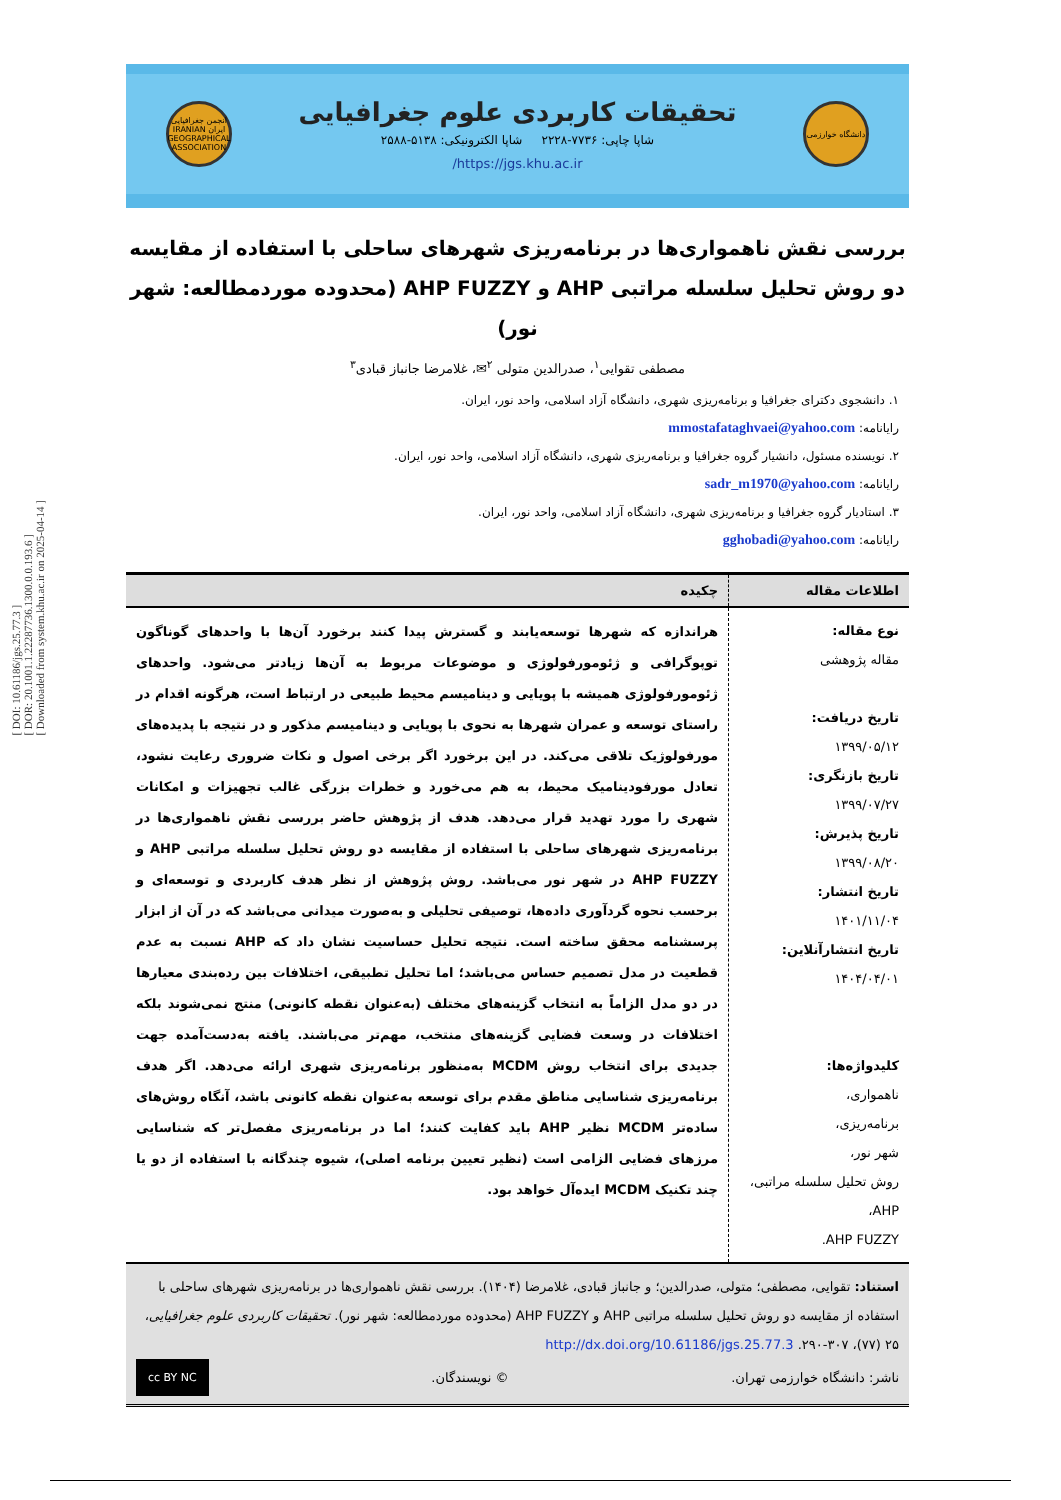[ DOI: 10.61186/jgs.25.77.3 ]
[ DOR: 20.1001.1.22287736.1300.0.0.193.6 ]
[ Downloaded from system.khu.ac.ir on 2025-04-14 ]
دانشگاه خوارزمی
تحقیقات کاربردی علوم جغرافیایی
شاپا چاپی: ۷۷۳۶-۲۲۲۸ شاپا الکترونیکی: ۵۱۳۸-۲۵۸۸
https://jgs.khu.ac.ir/
انجمن جغرافیایی ایران IRANIAN GEOGRAPHICAL ASSOCIATION
بررسی نقش ناهمواری‌ها در برنامه‌ریزی شهرهای ساحلی با استفاده از مقایسه دو روش تحلیل سلسله مراتبی AHP و AHP FUZZY (محدوده موردمطالعه: شهر نور)
مصطفی تقوایی<sup>۱</sup>، صدرالدین متولی <sup>۲</sup>✉، غلامرضا جانباز قبادی<sup>۳</sup>
۱. دانشجوی دکترای جغرافیا و برنامه‌ریزی شهری، دانشگاه آزاد اسلامی، واحد نور، ایران.
رایانامه: mmostafataghvaei@yahoo.com
۲. نویسنده مسئول، دانشیار گروه جغرافیا و برنامه‌ریزی شهری، دانشگاه آزاد اسلامی، واحد نور، ایران.
رایانامه: sadr_m1970@yahoo.com
۳. استادیار گروه جغرافیا و برنامه‌ریزی شهری، دانشگاه آزاد اسلامی، واحد نور، ایران.
رایانامه: gghobadi@yahoo.com
| اطلاعات مقاله | چکیده |
| --- | --- |
| نوع مقاله: مقاله پژوهشی تاریخ دریافت: ۱۳۹۹/۰۵/۱۲ تاریخ بازنگری: ۱۳۹۹/۰۷/۲۷ تاریخ پذیرش: ۱۳۹۹/۰۸/۲۰ تاریخ انتشار: ۱۴۰۱/۱۱/۰۴ تاریخ انتشارآنلاین: ۱۴۰۴/۰۴/۰۱ کلیدواژه‌ها: ناهمواری، برنامه‌ریزی، شهر نور، روش تحلیل سلسله مراتبی، AHP، AHP FUZZY. | هراندازه که شهرها توسعه‌یابند و گسترش پیدا کنند برخورد آن‌ها با واحدهای گوناگون توپوگرافی و ژئومورفولوژی و موضوعات مربوط به آن‌ها زیادتر می‌شود. واحدهای ژئومورفولوژی همیشه با پویایی و دینامیسم محیط طبیعی در ارتباط است، هرگونه اقدام در راستای توسعه و عمران شهرها به نحوی با پویایی و دینامیسم مذکور و در نتیجه با پدیده‌های مورفولوژیک تلاقی می‌کند. در این برخورد اگر برخی اصول و نکات ضروری رعایت نشود، تعادل مورفودینامیک محیط، به هم می‌خورد و خطرات بزرگی غالب تجهیزات و امکانات شهری را مورد تهدید قرار می‌دهد. هدف از پژوهش حاضر بررسی نقش ناهمواری‌ها در برنامه‌ریزی شهرهای ساحلی با استفاده از مقایسه دو روش تحلیل سلسله مراتبی AHP و AHP FUZZY در شهر نور می‌باشد. روش پژوهش از نظر هدف کاربردی و توسعه‌ای و برحسب نحوه گردآوری داده‌ها، توصیفی تحلیلی و به‌صورت میدانی می‌باشد که در آن از ابزار پرسشنامه محقق ساخته است. نتیجه تحلیل حساسیت نشان داد که AHP نسبت به عدم قطعیت در مدل تصمیم حساس می‌باشد؛ اما تحلیل تطبیقی، اختلافات بین رده‌بندی معیارها در دو مدل الزاماً به انتخاب گزینه‌های مختلف (به‌عنوان نقطه کانونی) منتج نمی‌شوند بلکه اختلافات در وسعت فضایی گزینه‌های منتخب، مهم‌تر می‌باشند. یافته به‌دست‌آمده جهت جدیدی برای انتخاب روش MCDM به‌منظور برنامه‌ریزی شهری ارائه می‌دهد. اگر هدف برنامه‌ریزی شناسایی مناطق مقدم برای توسعه به‌عنوان نقطه کانونی باشد، آنگاه روش‌های ساده‌تر MCDM نظیر AHP باید کفایت کنند؛ اما در برنامه‌ریزی مفصل‌تر که شناسایی مرزهای فضایی الزامی است (نظیر تعیین برنامه اصلی)، شیوه چندگانه با استفاده از دو یا چند تکنیک MCDM ایده‌آل خواهد بود. |
استناد: تقوایی، مصطفی؛ متولی، صدرالدین؛ و جانباز قبادی، غلامرضا (۱۴۰۴). بررسی نقش ناهمواری‌ها در برنامه‌ریزی شهرهای ساحلی با استفاده از مقایسه دو روش تحلیل سلسله مراتبی AHP و AHP FUZZY (محدوده موردمطالعه: شهر نور). تحقیقات کاربردی علوم جغرافیایی، ۲۵ (۷۷)، ۳۰۷-۲۹۰. http://dx.doi.org/10.61186/jgs.25.77.3
ناشر: دانشگاه خوارزمی تهران. © نویسندگان. cc BY NC